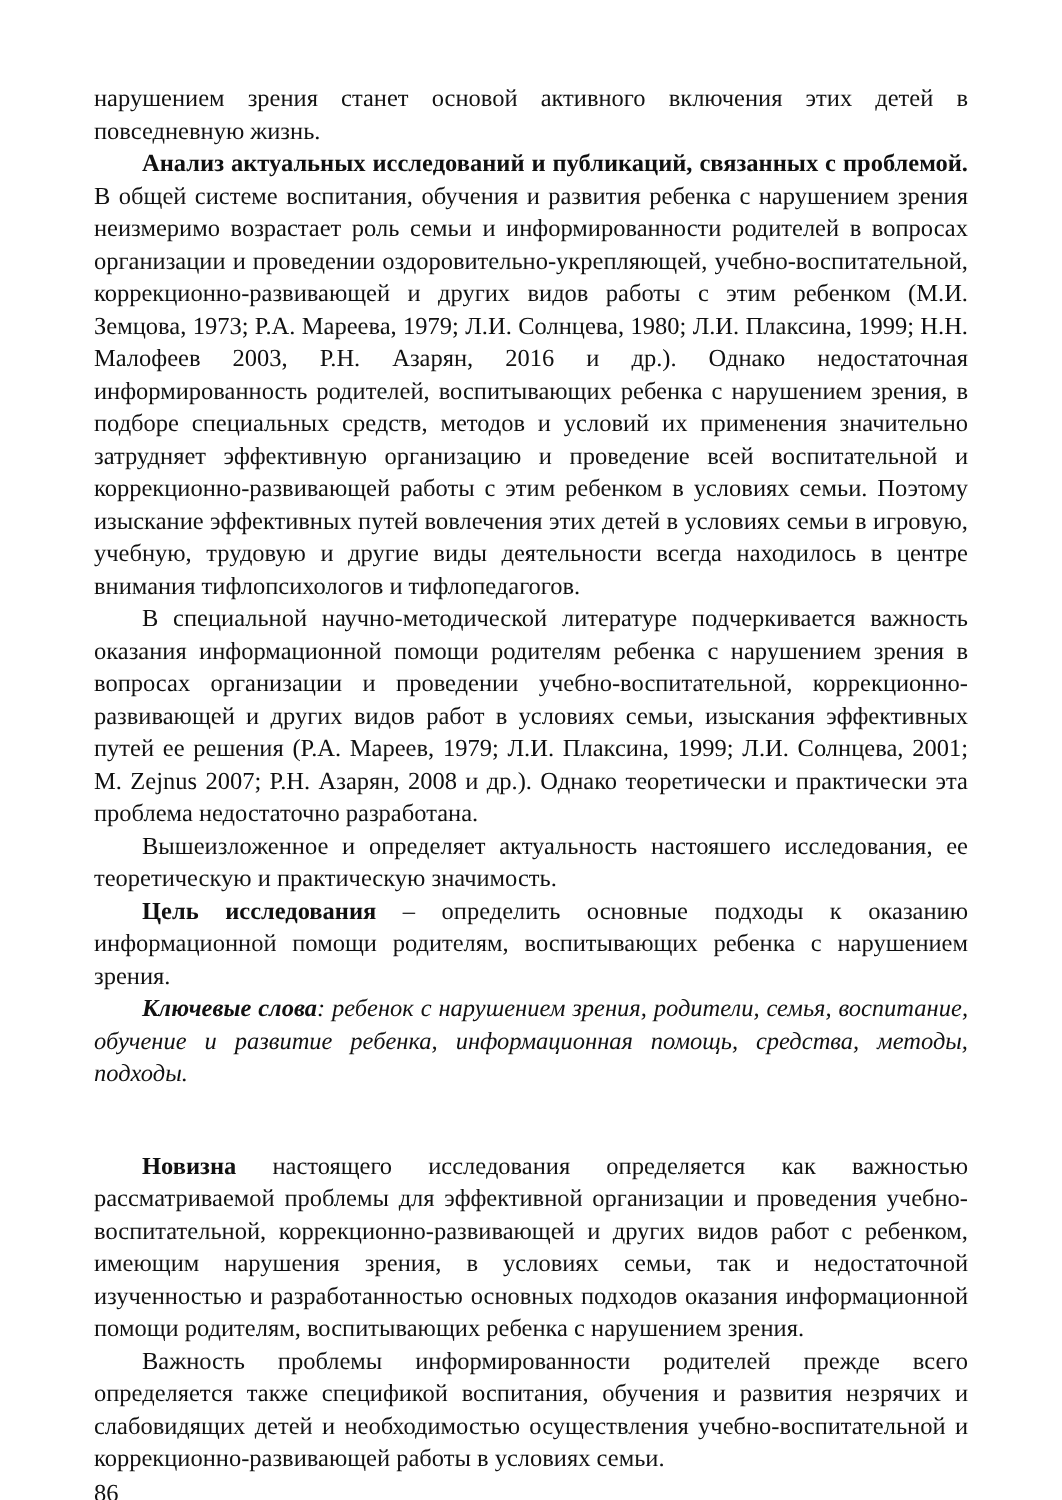нарушением зрения станет основой активного включения этих детей в повседневную жизнь.
Анализ актуальных исследований и публикаций, связанных с проблемой. В общей системе воспитания, обучения и развития ребенка с нарушением зрения неизмеримо возрастает роль семьи и информированности родителей в вопросах организации и проведении оздоровительно-укрепляющей, учебно-воспитательной, коррекционно-развивающей и других видов работы с этим ребенком (М.И. Земцова, 1973; Р.А. Мареева, 1979; Л.И. Солнцева, 1980; Л.И. Плаксина, 1999; Н.Н. Малофеев 2003, Р.Н. Азарян, 2016 и др.). Однако недостаточная информированность родителей, воспитывающих ребенка с нарушением зрения, в подборе специальных средств, методов и условий их применения значительно затрудняет эффективную организацию и проведение всей воспитательной и коррекционно-развивающей работы с этим ребенком в условиях семьи. Поэтому изыскание эффективных путей вовлечения этих детей в условиях семьи в игровую, учебную, трудовую и другие виды деятельности всегда находилось в центре внимания тифлопсихологов и тифлопедагогов.
В специальной научно-методической литературе подчеркивается важность оказания информационной помощи родителям ребенка с нарушением зрения в вопросах организации и проведении учебно-воспитательной, коррекционно-развивающей и других видов работ в условиях семьи, изыскания эффективных путей ее решения (Р.А. Мареев, 1979; Л.И. Плаксина, 1999; Л.И. Солнцева, 2001; M. Zejnus 2007; Р.Н. Азарян, 2008 и др.). Однако теоретически и практически эта проблема недостаточно разработана.
Вышеизложенное и определяет актуальность настояшего исследования, ее теоретическую и практическую значимость.
Цель исследования – определить основные подходы к оказанию информационной помощи родителям, воспитывающих ребенка с нарушением зрения.
Ключевые слова: ребенок с нарушением зрения, родители, семья, воспитание, обучение и развитие ребенка, информационная помощь, средства, методы, подходы.
Новизна настоящего исследования определяется как важностью рассматриваемой проблемы для эффективной организации и проведения учебно-воспитательной, коррекционно-развивающей и других видов работ с ребенком, имеющим нарушения зрения, в условиях семьи, так и недостаточной изученностью и разработанностью основных подходов оказания информационной помощи родителям, воспитывающих ребенка с нарушением зрения.
Важность проблемы информированности родителей прежде всего определяется также спецификой воспитания, обучения и развития незрячих и слабовидящих детей и необходимостью осуществления учебно-воспитательной и коррекционно-развивающей работы в условиях семьи.
86